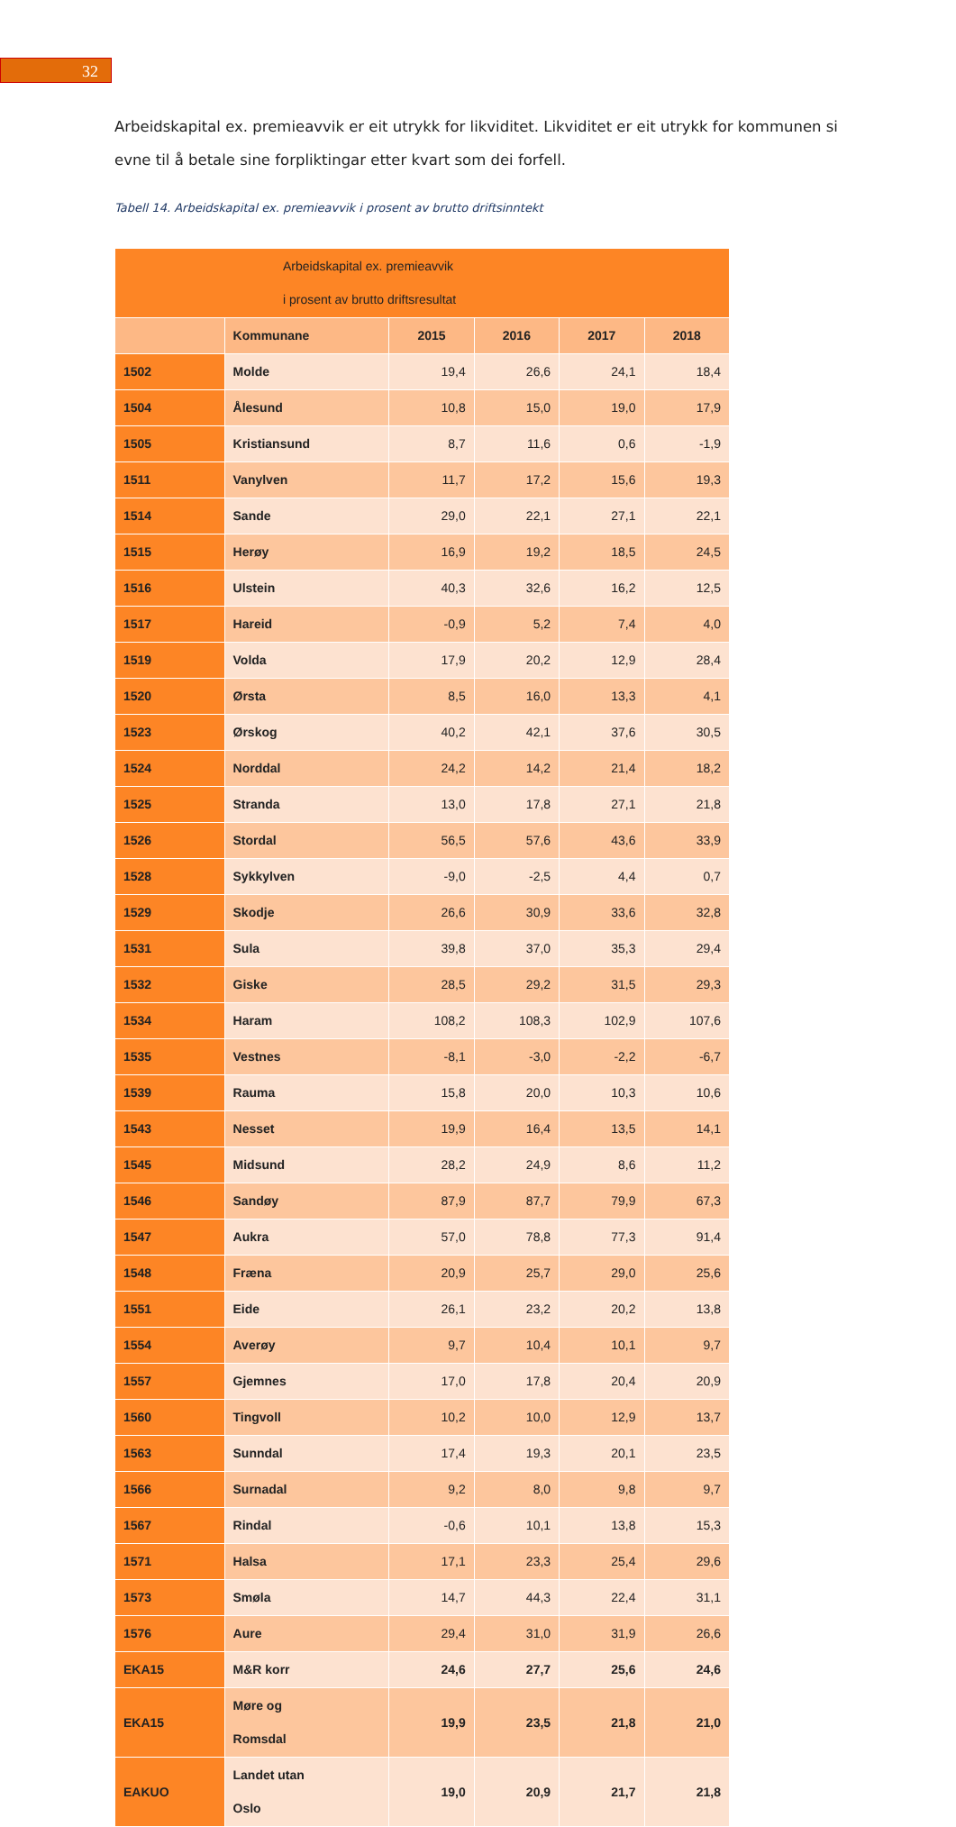32
Arbeidskapital ex. premieavvik er eit utrykk for likviditet. Likviditet er eit utrykk for kommunen si evne til å betale sine forpliktingar etter kvart som dei forfell.
Tabell 14. Arbeidskapital ex. premieavvik i prosent av brutto driftsinntekt
| Arbeidskapital ex. premieavvik i prosent av brutto driftsresultat | | | | | |
| | Kommunane | 2015 | 2016 | 2017 | 2018 |
| 1502 | Molde | 19,4 | 26,6 | 24,1 | 18,4 |
| 1504 | Ålesund | 10,8 | 15,0 | 19,0 | 17,9 |
| 1505 | Kristiansund | 8,7 | 11,6 | 0,6 | -1,9 |
| 1511 | Vanylven | 11,7 | 17,2 | 15,6 | 19,3 |
| 1514 | Sande | 29,0 | 22,1 | 27,1 | 22,1 |
| 1515 | Herøy | 16,9 | 19,2 | 18,5 | 24,5 |
| 1516 | Ulstein | 40,3 | 32,6 | 16,2 | 12,5 |
| 1517 | Hareid | -0,9 | 5,2 | 7,4 | 4,0 |
| 1519 | Volda | 17,9 | 20,2 | 12,9 | 28,4 |
| 1520 | Ørsta | 8,5 | 16,0 | 13,3 | 4,1 |
| 1523 | Ørskog | 40,2 | 42,1 | 37,6 | 30,5 |
| 1524 | Norddal | 24,2 | 14,2 | 21,4 | 18,2 |
| 1525 | Stranda | 13,0 | 17,8 | 27,1 | 21,8 |
| 1526 | Stordal | 56,5 | 57,6 | 43,6 | 33,9 |
| 1528 | Sykkylven | -9,0 | -2,5 | 4,4 | 0,7 |
| 1529 | Skodje | 26,6 | 30,9 | 33,6 | 32,8 |
| 1531 | Sula | 39,8 | 37,0 | 35,3 | 29,4 |
| 1532 | Giske | 28,5 | 29,2 | 31,5 | 29,3 |
| 1534 | Haram | 108,2 | 108,3 | 102,9 | 107,6 |
| 1535 | Vestnes | -8,1 | -3,0 | -2,2 | -6,7 |
| 1539 | Rauma | 15,8 | 20,0 | 10,3 | 10,6 |
| 1543 | Nesset | 19,9 | 16,4 | 13,5 | 14,1 |
| 1545 | Midsund | 28,2 | 24,9 | 8,6 | 11,2 |
| 1546 | Sandøy | 87,9 | 87,7 | 79,9 | 67,3 |
| 1547 | Aukra | 57,0 | 78,8 | 77,3 | 91,4 |
| 1548 | Fræna | 20,9 | 25,7 | 29,0 | 25,6 |
| 1551 | Eide | 26,1 | 23,2 | 20,2 | 13,8 |
| 1554 | Averøy | 9,7 | 10,4 | 10,1 | 9,7 |
| 1557 | Gjemnes | 17,0 | 17,8 | 20,4 | 20,9 |
| 1560 | Tingvoll | 10,2 | 10,0 | 12,9 | 13,7 |
| 1563 | Sunndal | 17,4 | 19,3 | 20,1 | 23,5 |
| 1566 | Surnadal | 9,2 | 8,0 | 9,8 | 9,7 |
| 1567 | Rindal | -0,6 | 10,1 | 13,8 | 15,3 |
| 1571 | Halsa | 17,1 | 23,3 | 25,4 | 29,6 |
| 1573 | Smøla | 14,7 | 44,3 | 22,4 | 31,1 |
| 1576 | Aure | 29,4 | 31,0 | 31,9 | 26,6 |
| EKA15 | M&R korr | 24,6 | 27,7 | 25,6 | 24,6 |
| EKA15 | Møre og Romsdal | 19,9 | 23,5 | 21,8 | 21,0 |
| EAKUO | Landet utan Oslo | 19,0 | 20,9 | 21,7 | 21,8 |